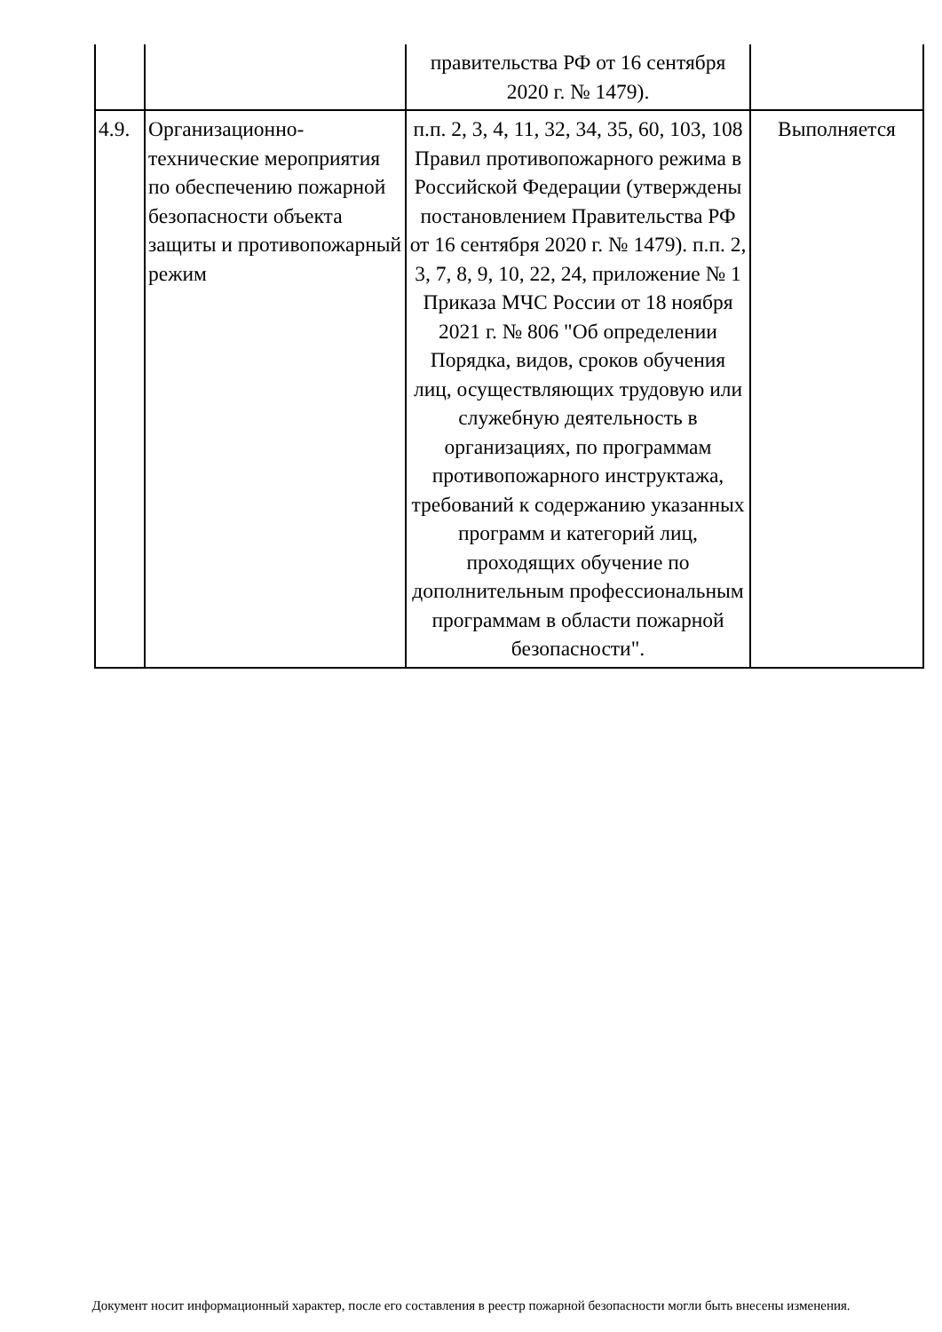| | | правительства РФ от 16 сентября 2020 г. № 1479). | |
| 4.9. | Организационно-технические мероприятия по обеспечению пожарной безопасности объекта защиты и противопожарный режим | п.п. 2, 3, 4, 11, 32, 34, 35, 60, 103, 108 Правил противопожарного режима в Российской Федерации (утверждены постановлением Правительства РФ от 16 сентября 2020 г. № 1479). п.п. 2, 3, 7, 8, 9, 10, 22, 24, приложение № 1 Приказа МЧС России от 18 ноября 2021 г. № 806 "Об определении Порядка, видов, сроков обучения лиц, осуществляющих трудовую или служебную деятельность в организациях, по программам противопожарного инструктажа, требований к содержанию указанных программ и категорий лиц, проходящих обучение по дополнительным профессиональным программам в области пожарной безопасности". | Выполняется |
Документ носит информационный характер, после его составления в реестр пожарной безопасности могли быть внесены изменения.